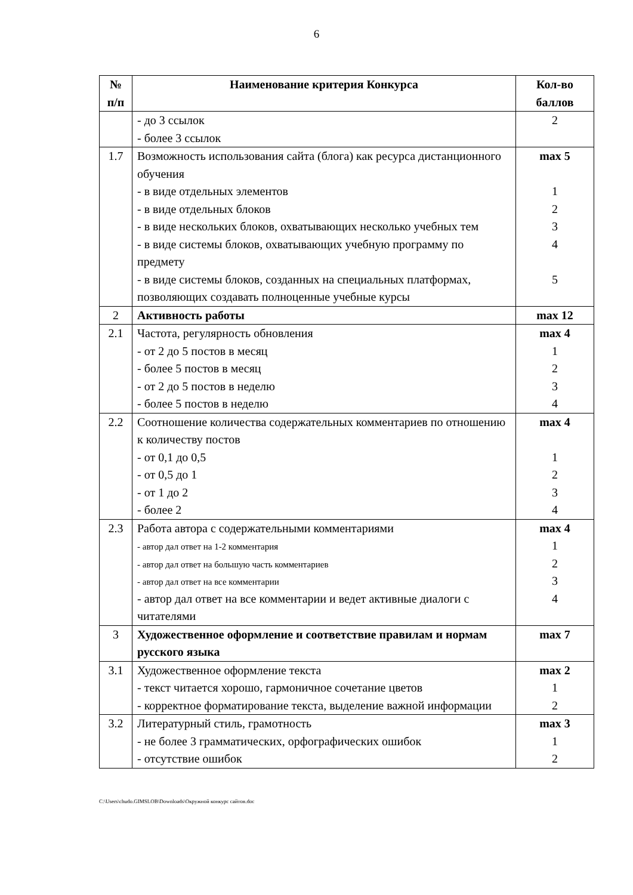6
| № п/п | Наименование критерия Конкурса | Кол-во баллов |
| --- | --- | --- |
| | - до 3 ссылок - более 3 ссылок | 2 |
| 1.7 | Возможность использования сайта (блога) как ресурса дистанционного обучения - в виде отдельных элементов - в виде отдельных блоков - в виде нескольких блоков, охватывающих несколько учебных тем - в виде системы блоков, охватывающих учебную программу по предмету - в виде системы блоков, созданных на специальных платформах, позволяющих создавать полноценные учебные курсы | max 5 1 2 3 4 5 |
| 2 | Активность работы | max 12 |
| 2.1 | Частота, регулярность обновления - от 2 до 5 постов в месяц - более 5 постов в месяц - от 2 до 5 постов в неделю - более 5 постов в неделю | max 4 1 2 3 4 |
| 2.2 | Соотношение количества содержательных комментариев по отношению к количеству постов - от 0,1 до 0,5 - от 0,5 до 1 - от 1 до 2 - более 2 | max 4 1 2 3 4 |
| 2.3 | Работа автора с содержательными комментариями - автор дал ответ на 1-2 комментария - автор дал ответ на большую часть комментариев - автор дал ответ на все комментарии - автор дал ответ на все комментарии и ведет активные диалоги с читателями | max 4 1 2 3 4 |
| 3 | Художественное оформление и соответствие правилам и нормам русского языка | max 7 |
| 3.1 | Художественное оформление текста - текст читается хорошо, гармоничное сочетание цветов - корректное форматирование текста, выделение важной информации | max 2 1 2 |
| 3.2 | Литературный стиль, грамотность - не более 3 грамматических, орфографических ошибок - отсутствие ошибок | max 3 1 2 |
C:\Users\chudo.GIMSLOB\Downloads\Окружной конкурс сайтов.doc